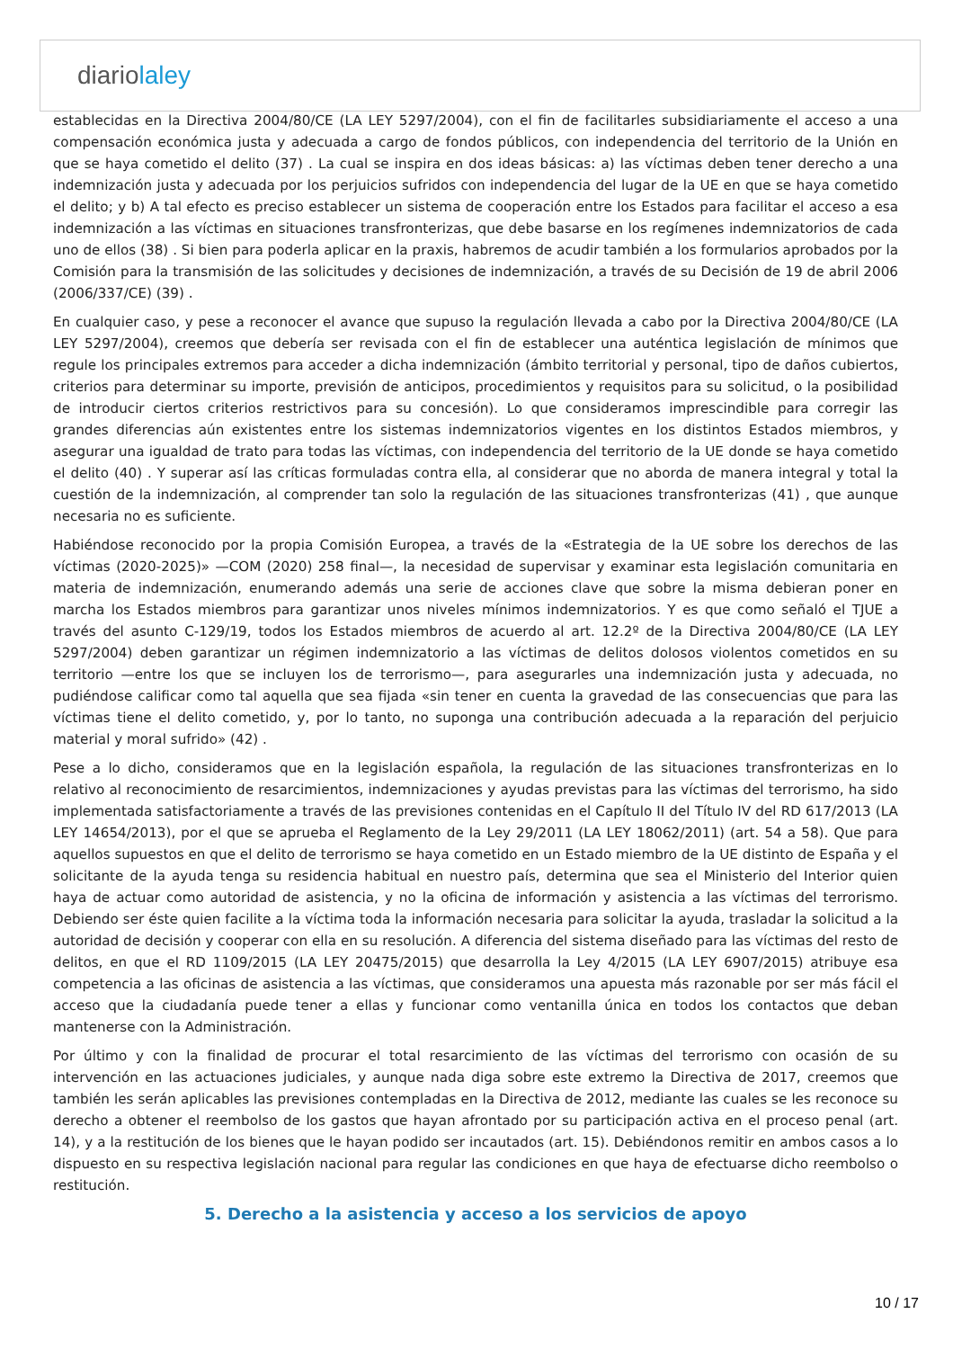diariolaley
establecidas en la Directiva 2004/80/CE (LA LEY 5297/2004), con el fin de facilitarles subsidiariamente el acceso a una compensación económica justa y adecuada a cargo de fondos públicos, con independencia del territorio de la Unión en que se haya cometido el delito (37) . La cual se inspira en dos ideas básicas: a) las víctimas deben tener derecho a una indemnización justa y adecuada por los perjuicios sufridos con independencia del lugar de la UE en que se haya cometido el delito; y b) A tal efecto es preciso establecer un sistema de cooperación entre los Estados para facilitar el acceso a esa indemnización a las víctimas en situaciones transfronterizas, que debe basarse en los regímenes indemnizatorios de cada uno de ellos (38) . Si bien para poderla aplicar en la praxis, habremos de acudir también a los formularios aprobados por la Comisión para la transmisión de las solicitudes y decisiones de indemnización, a través de su Decisión de 19 de abril 2006 (2006/337/CE) (39) .
En cualquier caso, y pese a reconocer el avance que supuso la regulación llevada a cabo por la Directiva 2004/80/CE (LA LEY 5297/2004), creemos que debería ser revisada con el fin de establecer una auténtica legislación de mínimos que regule los principales extremos para acceder a dicha indemnización (ámbito territorial y personal, tipo de daños cubiertos, criterios para determinar su importe, previsión de anticipos, procedimientos y requisitos para su solicitud, o la posibilidad de introducir ciertos criterios restrictivos para su concesión). Lo que consideramos imprescindible para corregir las grandes diferencias aún existentes entre los sistemas indemnizatorios vigentes en los distintos Estados miembros, y asegurar una igualdad de trato para todas las víctimas, con independencia del territorio de la UE donde se haya cometido el delito (40) . Y superar así las críticas formuladas contra ella, al considerar que no aborda de manera integral y total la cuestión de la indemnización, al comprender tan solo la regulación de las situaciones transfronterizas (41) , que aunque necesaria no es suficiente.
Habiéndose reconocido por la propia Comisión Europea, a través de la «Estrategia de la UE sobre los derechos de las víctimas (2020-2025)» —COM (2020) 258 final—, la necesidad de supervisar y examinar esta legislación comunitaria en materia de indemnización, enumerando además una serie de acciones clave que sobre la misma debieran poner en marcha los Estados miembros para garantizar unos niveles mínimos indemnizatorios. Y es que como señaló el TJUE a través del asunto C-129/19, todos los Estados miembros de acuerdo al art. 12.2º de la Directiva 2004/80/CE (LA LEY 5297/2004) deben garantizar un régimen indemnizatorio a las víctimas de delitos dolosos violentos cometidos en su territorio —entre los que se incluyen los de terrorismo—, para asegurarles una indemnización justa y adecuada, no pudiéndose calificar como tal aquella que sea fijada «sin tener en cuenta la gravedad de las consecuencias que para las víctimas tiene el delito cometido, y, por lo tanto, no suponga una contribución adecuada a la reparación del perjuicio material y moral sufrido» (42) .
Pese a lo dicho, consideramos que en la legislación española, la regulación de las situaciones transfronterizas en lo relativo al reconocimiento de resarcimientos, indemnizaciones y ayudas previstas para las víctimas del terrorismo, ha sido implementada satisfactoriamente a través de las previsiones contenidas en el Capítulo II del Título IV del RD 617/2013 (LA LEY 14654/2013), por el que se aprueba el Reglamento de la Ley 29/2011 (LA LEY 18062/2011) (art. 54 a 58). Que para aquellos supuestos en que el delito de terrorismo se haya cometido en un Estado miembro de la UE distinto de España y el solicitante de la ayuda tenga su residencia habitual en nuestro país, determina que sea el Ministerio del Interior quien haya de actuar como autoridad de asistencia, y no la oficina de información y asistencia a las víctimas del terrorismo. Debiendo ser éste quien facilite a la víctima toda la información necesaria para solicitar la ayuda, trasladar la solicitud a la autoridad de decisión y cooperar con ella en su resolución. A diferencia del sistema diseñado para las víctimas del resto de delitos, en que el RD 1109/2015 (LA LEY 20475/2015) que desarrolla la Ley 4/2015 (LA LEY 6907/2015) atribuye esa competencia a las oficinas de asistencia a las víctimas, que consideramos una apuesta más razonable por ser más fácil el acceso que la ciudadanía puede tener a ellas y funcionar como ventanilla única en todos los contactos que deban mantenerse con la Administración.
Por último y con la finalidad de procurar el total resarcimiento de las víctimas del terrorismo con ocasión de su intervención en las actuaciones judiciales, y aunque nada diga sobre este extremo la Directiva de 2017, creemos que también les serán aplicables las previsiones contempladas en la Directiva de 2012, mediante las cuales se les reconoce su derecho a obtener el reembolso de los gastos que hayan afrontado por su participación activa en el proceso penal (art. 14), y a la restitución de los bienes que le hayan podido ser incautados (art. 15). Debiéndonos remitir en ambos casos a lo dispuesto en su respectiva legislación nacional para regular las condiciones en que haya de efectuarse dicho reembolso o restitución.
5. Derecho a la asistencia y acceso a los servicios de apoyo
10 / 17